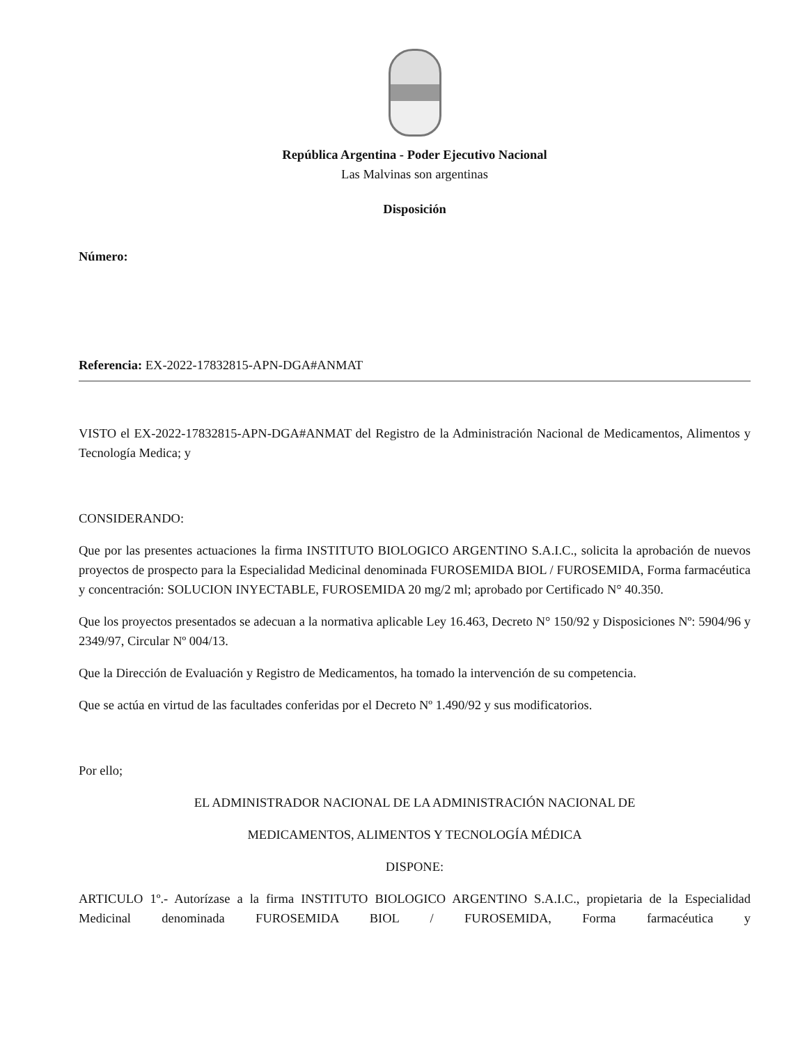República Argentina - Poder Ejecutivo Nacional
Las Malvinas son argentinas
Disposición
Número:
Referencia: EX-2022-17832815-APN-DGA#ANMAT
VISTO el EX-2022-17832815-APN-DGA#ANMAT del Registro de la Administración Nacional de Medicamentos, Alimentos y Tecnología Medica; y
CONSIDERANDO:
Que por las presentes actuaciones la firma INSTITUTO BIOLOGICO ARGENTINO S.A.I.C., solicita la aprobación de nuevos proyectos de prospecto para la Especialidad Medicinal denominada FUROSEMIDA BIOL / FUROSEMIDA, Forma farmacéutica y concentración: SOLUCION INYECTABLE, FUROSEMIDA 20 mg/2 ml; aprobado por Certificado N° 40.350.
Que los proyectos presentados se adecuan a la normativa aplicable Ley 16.463, Decreto N° 150/92 y Disposiciones Nº: 5904/96 y 2349/97, Circular Nº 004/13.
Que la Dirección de Evaluación y Registro de Medicamentos, ha tomado la intervención de su competencia.
Que se actúa en virtud de las facultades conferidas por el Decreto Nº 1.490/92 y sus modificatorios.
Por ello;
EL ADMINISTRADOR NACIONAL DE LA ADMINISTRACIÓN NACIONAL DE
MEDICAMENTOS, ALIMENTOS Y TECNOLOGÍA MÉDICA
DISPONE:
ARTICULO 1º.- Autorízase a la firma INSTITUTO BIOLOGICO ARGENTINO S.A.I.C., propietaria de la Especialidad Medicinal denominada FUROSEMIDA BIOL / FUROSEMIDA, Forma farmacéutica y